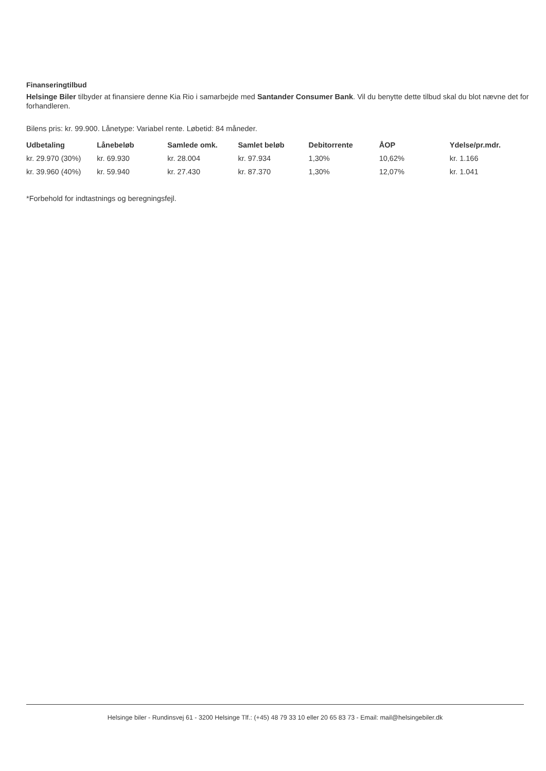Finanseringtilbud
Helsinge Biler tilbyder at finansiere denne Kia Rio i samarbejde med Santander Consumer Bank. Vil du benytte dette tilbud skal du blot nævne det for forhandleren.
Bilens pris: kr. 99.900. Lånetype: Variabel rente. Løbetid: 84 måneder.
| Udbetaling | Lånebeløb | Samlede omk. | Samlet beløb | Debitorrente | ÅOP | Ydelse/pr.mdr. |
| --- | --- | --- | --- | --- | --- | --- |
| kr. 29.970 (30%) | kr. 69.930 | kr. 28.004 | kr. 97.934 | 1,30% | 10,62% | kr. 1.166 |
| kr. 39.960 (40%) | kr. 59.940 | kr. 27.430 | kr. 87.370 | 1,30% | 12,07% | kr. 1.041 |
*Forbehold for indtastnings og beregningsfejl.
Helsinge biler - Rundinsvej 61 - 3200 Helsinge Tlf.: (+45) 48 79 33 10 eller 20 65 83 73 - Email: mail@helsingebiler.dk